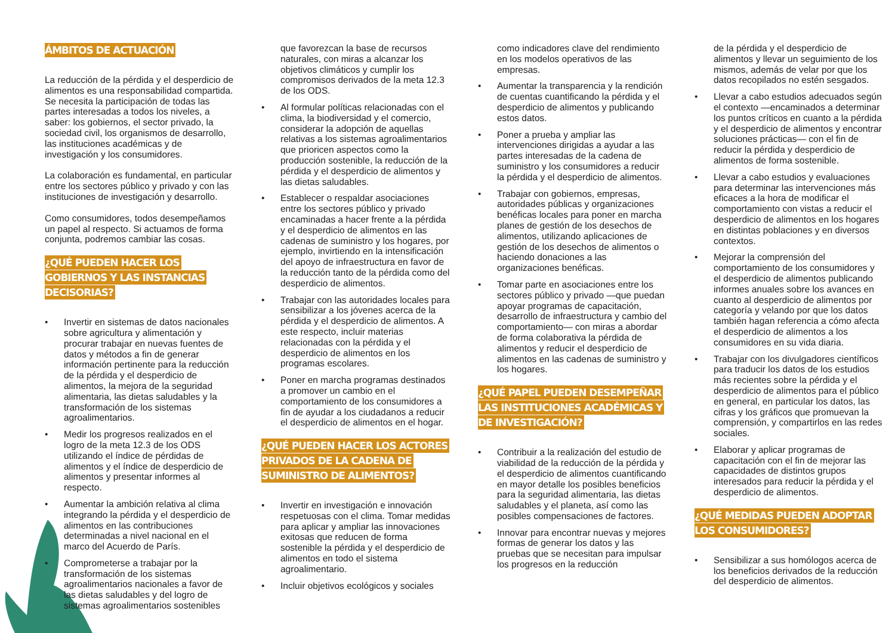ÁMBITOS DE ACTUACIÓN
La reducción de la pérdida y el desperdicio de alimentos es una responsabilidad compartida. Se necesita la participación de todas las partes interesadas a todos los niveles, a saber: los gobiernos, el sector privado, la sociedad civil, los organismos de desarrollo, las instituciones académicas y de investigación y los consumidores.
La colaboración es fundamental, en particular entre los sectores público y privado y con las instituciones de investigación y desarrollo.
Como consumidores, todos desempeñamos un papel al respecto. Si actuamos de forma conjunta, podremos cambiar las cosas.
¿QUÉ PUEDEN HACER LOS GOBIERNOS Y LAS INSTANCIAS DECISORIAS?
• Invertir en sistemas de datos nacionales sobre agricultura y alimentación y procurar trabajar en nuevas fuentes de datos y métodos a fin de generar información pertinente para la reducción de la pérdida y el desperdicio de alimentos, la mejora de la seguridad alimentaria, las dietas saludables y la transformación de los sistemas agroalimentarios.
• Medir los progresos realizados en el logro de la meta 12.3 de los ODS utilizando el índice de pérdidas de alimentos y el índice de desperdicio de alimentos y presentar informes al respecto.
• Aumentar la ambición relativa al clima integrando la pérdida y el desperdicio de alimentos en las contribuciones determinadas a nivel nacional en el marco del Acuerdo de París.
• Comprometerse a trabajar por la transformación de los sistemas agroalimentarios nacionales a favor de las dietas saludables y del logro de sistemas agroalimentarios sostenibles
que favorezcan la base de recursos naturales, con miras a alcanzar los objetivos climáticos y cumplir los compromisos derivados de la meta 12.3 de los ODS.
• Al formular políticas relacionadas con el clima, la biodiversidad y el comercio, considerar la adopción de aquellas relativas a los sistemas agroalimentarios que prioricen aspectos como la producción sostenible, la reducción de la pérdida y el desperdicio de alimentos y las dietas saludables.
• Establecer o respaldar asociaciones entre los sectores público y privado encaminadas a hacer frente a la pérdida y el desperdicio de alimentos en las cadenas de suministro y los hogares, por ejemplo, invirtiendo en la intensificación del apoyo de infraestructura en favor de la reducción tanto de la pérdida como del desperdicio de alimentos.
• Trabajar con las autoridades locales para sensibilizar a los jóvenes acerca de la pérdida y el desperdicio de alimentos. A este respecto, incluir materias relacionadas con la pérdida y el desperdicio de alimentos en los programas escolares.
• Poner en marcha programas destinados a promover un cambio en el comportamiento de los consumidores a fin de ayudar a los ciudadanos a reducir el desperdicio de alimentos en el hogar.
¿QUÉ PUEDEN HACER LOS ACTORES PRIVADOS DE LA CADENA DE SUMINISTRO DE ALIMENTOS?
• Invertir en investigación e innovación respetuosas con el clima. Tomar medidas para aplicar y ampliar las innovaciones exitosas que reducen de forma sostenible la pérdida y el desperdicio de alimentos en todo el sistema agroalimentario.
• Incluir objetivos ecológicos y sociales
como indicadores clave del rendimiento en los modelos operativos de las empresas.
• Aumentar la transparencia y la rendición de cuentas cuantificando la pérdida y el desperdicio de alimentos y publicando estos datos.
• Poner a prueba y ampliar las intervenciones dirigidas a ayudar a las partes interesadas de la cadena de suministro y los consumidores a reducir la pérdida y el desperdicio de alimentos.
• Trabajar con gobiernos, empresas, autoridades públicas y organizaciones benéficas locales para poner en marcha planes de gestión de los desechos de alimentos, utilizando aplicaciones de gestión de los desechos de alimentos o haciendo donaciones a las organizaciones benéficas.
• Tomar parte en asociaciones entre los sectores público y privado —que puedan apoyar programas de capacitación, desarrollo de infraestructura y cambio del comportamiento— con miras a abordar de forma colaborativa la pérdida de alimentos y reducir el desperdicio de alimentos en las cadenas de suministro y los hogares.
¿QUÉ PAPEL PUEDEN DESEMPEÑAR LAS INSTITUCIONES ACADÉMICAS Y DE INVESTIGACIÓN?
• Contribuir a la realización del estudio de viabilidad de la reducción de la pérdida y el desperdicio de alimentos cuantificando en mayor detalle los posibles beneficios para la seguridad alimentaria, las dietas saludables y el planeta, así como las posibles compensaciones de factores.
• Innovar para encontrar nuevas y mejores formas de generar los datos y las pruebas que se necesitan para impulsar los progresos en la reducción
de la pérdida y el desperdicio de alimentos y llevar un seguimiento de los mismos, además de velar por que los datos recopilados no estén sesgados.
• Llevar a cabo estudios adecuados según el contexto —encaminados a determinar los puntos críticos en cuanto a la pérdida y el desperdicio de alimentos y encontrar soluciones prácticas— con el fin de reducir la pérdida y desperdicio de alimentos de forma sostenible.
• Llevar a cabo estudios y evaluaciones para determinar las intervenciones más eficaces a la hora de modificar el comportamiento con vistas a reducir el desperdicio de alimentos en los hogares en distintas poblaciones y en diversos contextos.
• Mejorar la comprensión del comportamiento de los consumidores y el desperdicio de alimentos publicando informes anuales sobre los avances en cuanto al desperdicio de alimentos por categoría y velando por que los datos también hagan referencia a cómo afecta el desperdicio de alimentos a los consumidores en su vida diaria.
• Trabajar con los divulgadores científicos para traducir los datos de los estudios más recientes sobre la pérdida y el desperdicio de alimentos para el público en general, en particular los datos, las cifras y los gráficos que promuevan la comprensión, y compartirlos en las redes sociales.
• Elaborar y aplicar programas de capacitación con el fin de mejorar las capacidades de distintos grupos interesados para reducir la pérdida y el desperdicio de alimentos.
¿QUÉ MEDIDAS PUEDEN ADOPTAR LOS CONSUMIDORES?
• Sensibilizar a sus homólogos acerca de los beneficios derivados de la reducción del desperdicio de alimentos.